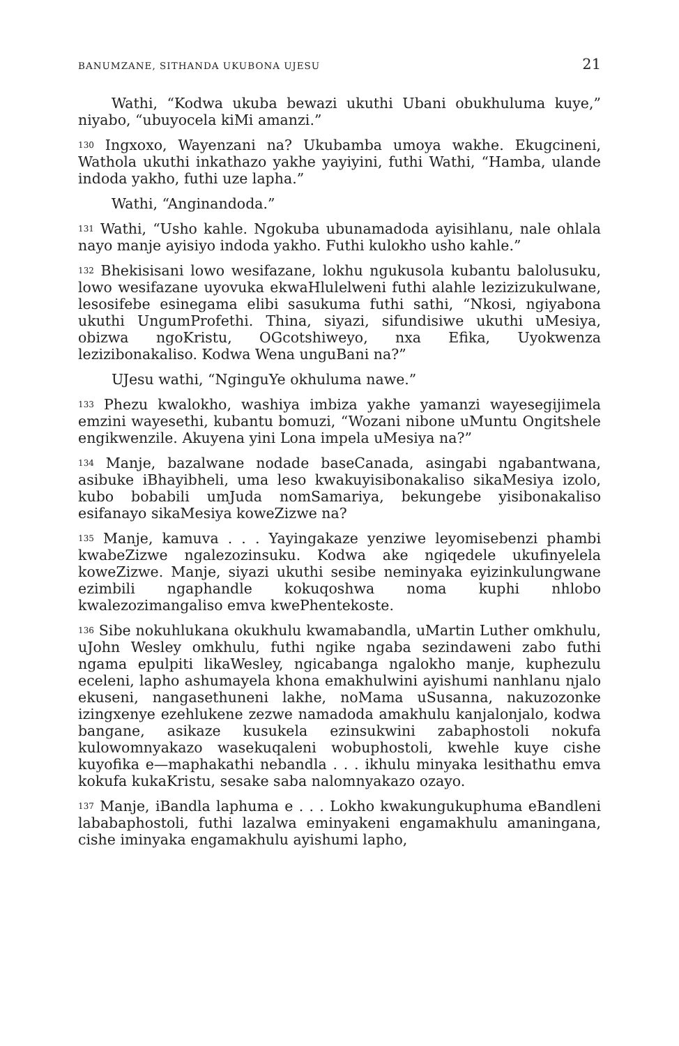BANUMZANE, SITHANDA UKUBONA UJESU 21
Wathi, “Kodwa ukuba bewazi ukuthi Ubani obukhuluma kuye,” niyabo, “ubuyocela kiMi amanzi.”
<sup>130</sup> Ingxoxo, Wayenzani na? Ukubamba umoya wakhe. Ekugcineni, Wathola ukuthi inkathazo yakhe yayiyini, futhi Wathi, “Hamba, ulande indoda yakho, futhi uze lapha.”
Wathi, “Anginandoda.”
<sup>131</sup> Wathi, “Usho kahle. Ngokuba ubunamadoda ayisihlanu, nale ohlala nayo manje ayisiyo indoda yakho. Futhi kulokho usho kahle.”
<sup>132</sup> Bhekisisani lowo wesifazane, lokhu ngukusola kubantu balolusuku, lowo wesifazane uyovuka ekwaHlulelweni futhi alahle lezizizukulwane, lesosifebe esinegama elibi sasukuma futhi sathi, “Nkosi, ngiyabona ukuthi UngumProfethi. Thina, siyazi, sifundisiwe ukuthi uMesiya, obizwa ngoKristu, OGcotshiweyo, nxa Efika, Uyokwenza lezizibonakaliso. Kodwa Wena unguBani na?”
UJesu wathi, “NginguYe okhuluma nawe.”
<sup>133</sup> Phezu kwalokho, washiya imbiza yakhe yamanzi wayesegijimela emzini wayesethi, kubantu bomuzi, “Wozani nibone uMuntu Ongitshele engikwenzile. Akuyena yini Lona impela uMesiya na?”
<sup>134</sup> Manje, bazalwane nodade baseCanada, asingabi ngabantwana, asibuke iBhayibheli, uma leso kwakuyisibonakaliso sikaMesiya izolo, kubo bobabili umJuda nomSamariya, bekungebe yisibonakaliso esifanayo sikaMesiya koweZizwe na?
<sup>135</sup> Manje, kamuva . . . Yayingakaze yenziwe leyomisebenzi phambi kwabeZizwe ngalezozinsuku. Kodwa ake ngiqedele ukufinyelela koweZizwe. Manje, siyazi ukuthi sesibe neminyaka eyizinkulungwane ezimbili ngaphandle kokuqoshwa noma kuphi nhlobo kwalezozimangaliso emva kwePhentekoste.
<sup>136</sup> Sibe nokuhlukana okukhulu kwamabandla, uMartin Luther omkhulu, uJohn Wesley omkhulu, futhi ngike ngaba sezindaweni zabo futhi ngama epulpiti likaWesley, ngicabanga ngalokho manje, kuphezulu eceleni, lapho ashumayela khona emakhulwini ayishumi nanhlanu njalo ekuseni, nangasethuneni lakhe, noMama uSusanna, nakuzozonke izingxenye ezehlukene zezwe namadoda amakhulu kanjalonjalo, kodwa bangane, asikaze kusukela ezinsukwini zabaphostoli nokufa kulowomnyakazo wasekuqaleni wobuphostoli, kwehle kuye cishe kuyofika e—maphakathi nebandla . . . ikhulu minyaka lesithathu emva kokufa kukaKristu, sesake saba nalomnyakazo ozayo.
<sup>137</sup> Manje, iBandla laphuma e . . . Lokho kwakungukuphuma eBandleni lababaphostoli, futhi lazalwa eminyakeni engamakhulu amaningana, cishe iminyaka engamakhulu ayishumi lapho,